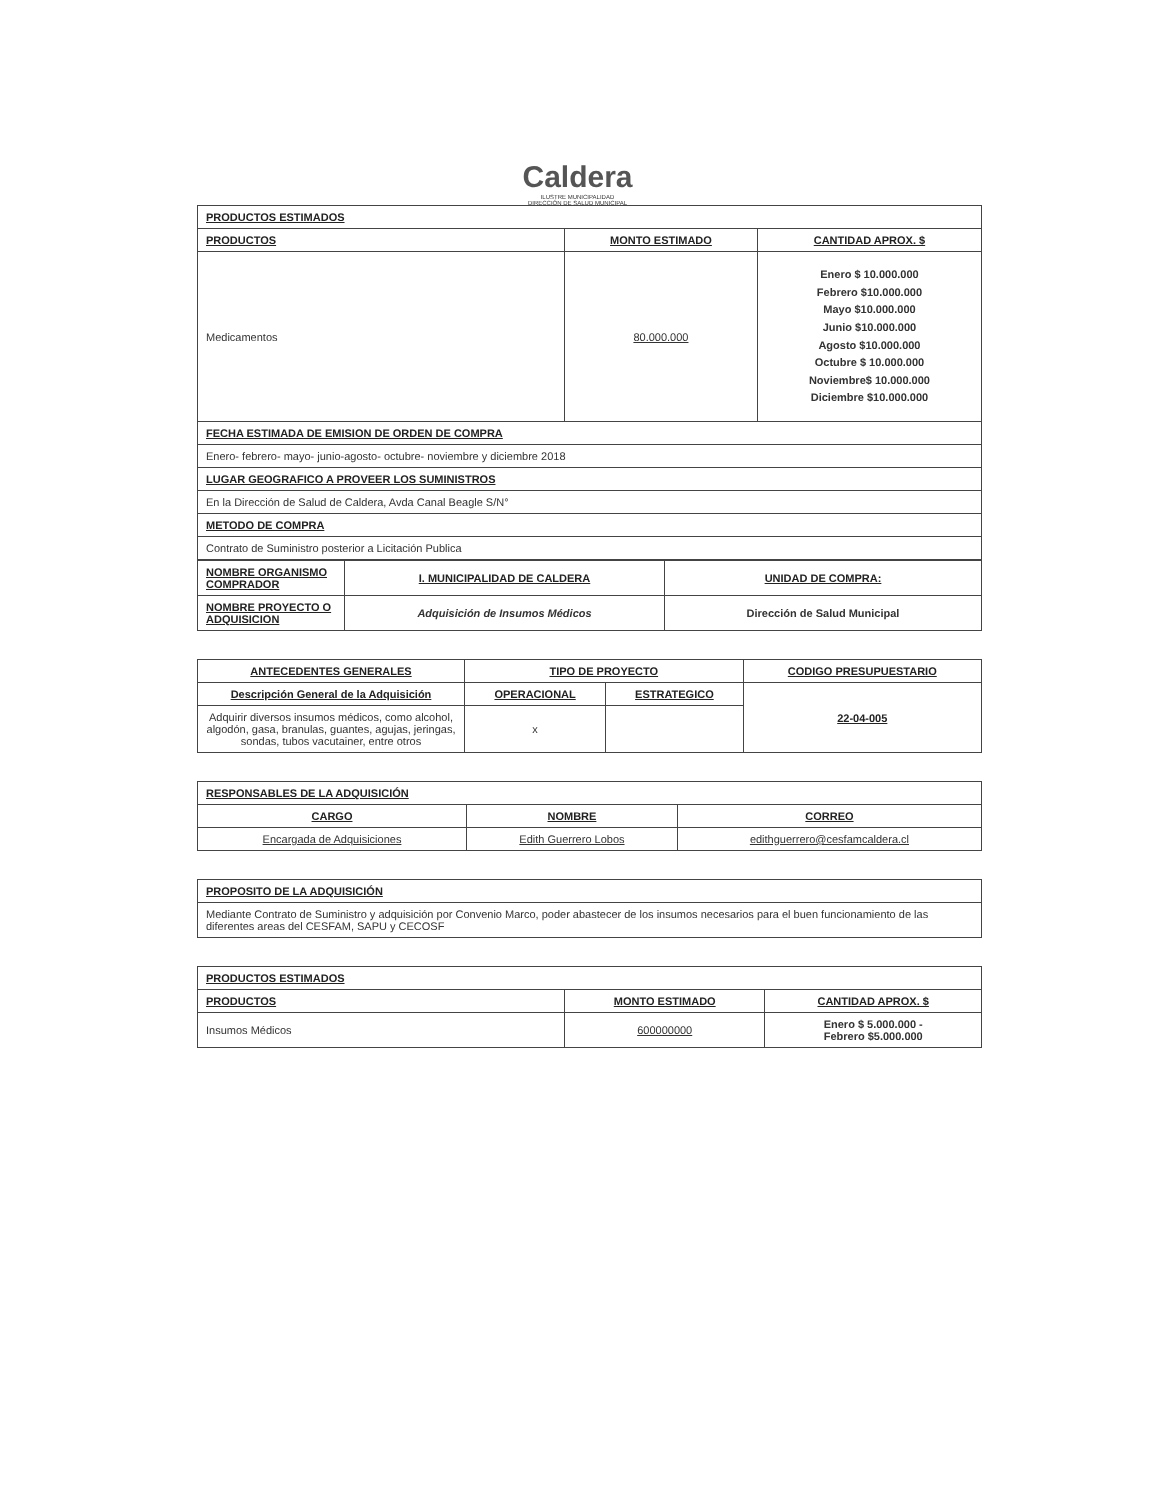Caldera
ILUSTRE MUNICIPALIDAD
DIRECCIÓN DE SALUD MUNICIPAL
| PRODUCTOS ESTIMADOS | | |
| --- | --- | --- |
| PRODUCTOS | MONTO ESTIMADO | CANTIDAD APROX. $ |
| Medicamentos | 80.000.000 | Enero $ 10.000.000 Febrero $10.000.000 Mayo $10.000.000 Junio $10.000.000 Agosto $10.000.000 Octubre $ 10.000.000 Noviembre$ 10.000.000 Diciembre $10.000.000 |
| FECHA ESTIMADA DE EMISION DE ORDEN DE COMPRA | | |
| Enero- febrero- mayo- junio-agosto- octubre- noviembre y diciembre 2018 | | |
| LUGAR GEOGRAFICO A PROVEER LOS SUMINISTROS | | |
| En la Dirección de Salud de Caldera, Avda Canal Beagle S/N° | | |
| METODO DE COMPRA | | |
| Contrato de Suministro posterior a Licitación Publica | | |
| NOMBRE ORGANISMO COMPRADOR | I. MUNICIPALIDAD DE CALDERA | UNIDAD DE COMPRA: |
| NOMBRE PROYECTO O ADQUISICION | Adquisición de Insumos Médicos | Dirección de Salud Municipal |
| ANTECEDENTES GENERALES | TIPO DE PROYECTO | | CODIGO PRESUPUESTARIO |
| --- | --- | --- | --- |
| Descripción General de la Adquisición | OPERACIONAL | ESTRATEGICO | 22-04-005 |
| Adquirir diversos insumos médicos, como alcohol, algodón, gasa, branulas, guantes, agujas, jeringas, sondas, tubos vacutainer, entre otros | x | | |
| RESPONSABLES DE LA ADQUISICIÓN | | |
| --- | --- | --- |
| CARGO | NOMBRE | CORREO |
| Encargada de Adquisiciones | Edith Guerrero Lobos | edithguerrero@cesfamcaldera.cl |
| PROPOSITO DE LA ADQUISICIÓN |
| --- |
| Mediante Contrato de Suministro y adquisición por Convenio Marco, poder abastecer de los insumos necesarios para el buen funcionamiento de las diferentes areas del CESFAM, SAPU y CECOSF |
| PRODUCTOS ESTIMADOS | | |
| --- | --- | --- |
| PRODUCTOS | MONTO ESTIMADO | CANTIDAD APROX. $ |
| Insumos Médicos | 600000000 | Enero $ 5.000.000 - Febrero $5.000.000 |